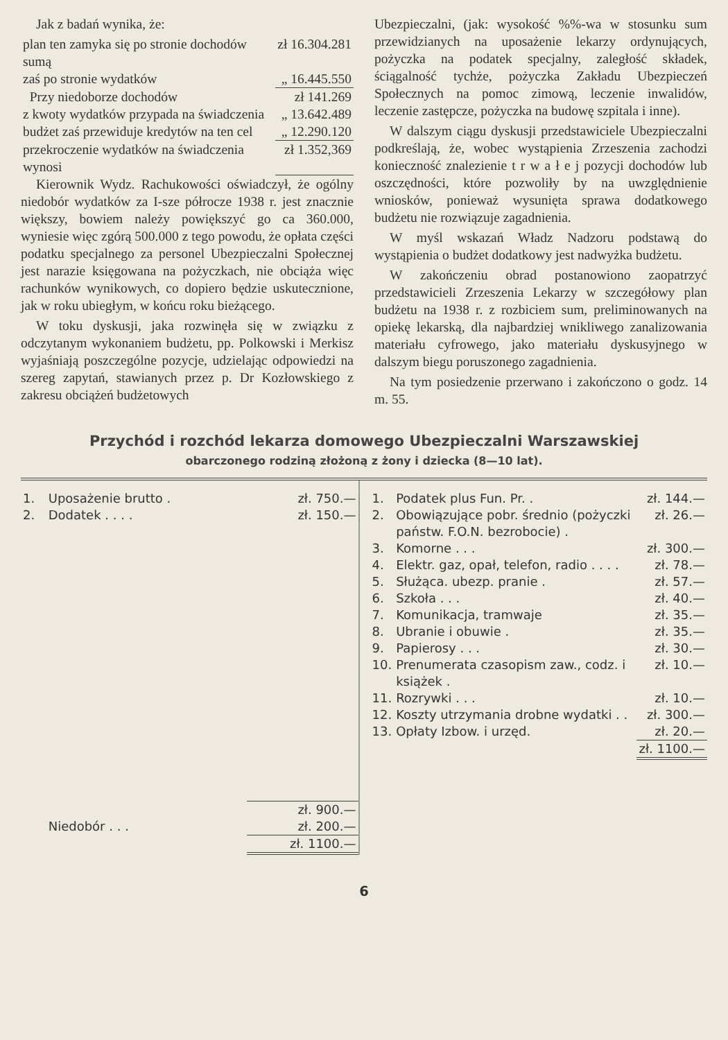Jak z badań wynika, że:
| plan ten zamyka się po stronie dochodów sumą | zł 16.304.281 |
| zaś po stronie wydatków | „ 16.445.550 |
| Przy niedoborze dochodów | zł 141.269 |
| z kwoty wydatków przypada na świadczenia | „ 13.642.489 |
| budżet zaś przewiduje kredytów na ten cel | „ 12.290.120 |
| przekroczenie wydatków na świadczenia wynosi | zł 1.352,369 |
Kierownik Wydz. Rachukowości oświadczył, że ogólny niedobór wydatków za I-sze półrocze 1938 r. jest znacznie większy, bowiem należy powiększyć go ca 360.000, wyniesie więc zgórą 500.000 z tego powodu, że opłata części podatku specjalnego za personel Ubezpieczalni Społecznej jest narazie księgowana na pożyczkach, nie obciąża więc rachunków wynikowych, co dopiero będzie uskutecznione, jak w roku ubiegłym, w końcu roku bieżącego.
W toku dyskusji, jaka rozwinęła się w związku z odczytanym wykonaniem budżetu, pp. Polkowski i Merkisz wyjaśniają poszczególne pozycje, udzielając odpowiedzi na szereg zapytań, stawianych przez p. Dr Kozłowskiego z zakresu obciążeń budżetowych
Ubezpieczalni, (jak: wysokość %%-wa w stosunku sum przewidzianych na uposażenie lekarzy ordynujących, pożyczka na podatek specjalny, zaległość składek, ściągalność tychże, pożyczka Zakładu Ubezpieczeń Społecznych na pomoc zimową, leczenie inwalidów, leczenie zastępcze, pożyczka na budowę szpitala i inne).
W dalszym ciągu dyskusji przedstawiciele Ubezpieczalni podkreślają, że, wobec wystąpienia Zrzeszenia zachodzi konieczność znalezienie t r w a ł e j pozycji dochodów lub oszczędności, które pozwoliły by na uwzględnienie wniosków, ponieważ wysunięta sprawa dodatkowego budżetu nie rozwiązuje zagadnienia.
W myśl wskazań Władz Nadzoru podstawą do wystąpienia o budżet dodatkowy jest nadwyżka budżetu.
W zakończeniu obrad postanowiono zaopatrzyć przedstawicieli Zrzeszenia Lekarzy w szczegółowy plan budżetu na 1938 r. z rozbiciem sum, preliminowanych na opiekę lekarską, dla najbardziej wnikliwego zanalizowania materiału cyfrowego, jako materiału dyskusyjnego w dalszym biegu poruszonego zagadnienia.
Na tym posiedzenie przerwano i zakończono o godz. 14 m. 55.
Przychód i rozchód lekarza domowego Ubezpieczalni Warszawskiej
obarczonego rodziną złożoną z żony i dziecka (8—10 lat).
| 1. | Uposażenie brutto . | zł. 750.— |
| 2. | Dodatek . . . . | zł. 150.— |
| | | zł. 900.— |
| | Niedobór . . . | zł. 200.— |
| | | zł. 1100.— |
| 1. | Podatek plus Fun. Pr. . | zł. 144.— |
| 2. | Obowiązujące pobr. średnio (pożyczki państw. F.O.N. bezrobocie) . | zł. 26.— |
| 3. | Komorne . . . | zł. 300.— |
| 4. | Elektr. gaz, opał, telefon, radio . . . . | zł. 78.— |
| 5. | Służąca. ubezp. pranie . | zł. 57.— |
| 6. | Szkoła . . . | zł. 40.— |
| 7. | Komunikacja, tramwaje | zł. 35.— |
| 8. | Ubranie i obuwie . | zł. 35.— |
| 9. | Papierosy . . . | zł. 30.— |
| 10. | Prenumerata czasopism zaw., codz. i książek . | zł. 10.— |
| 11. | Rozrywki . . . | zł. 10.— |
| 12. | Koszty utrzymania drobne wydatki . . | zł. 300.— |
| 13. | Opłaty Izbow. i urzęd. | zł. 20.— |
| | | zł. 1100.— |
6